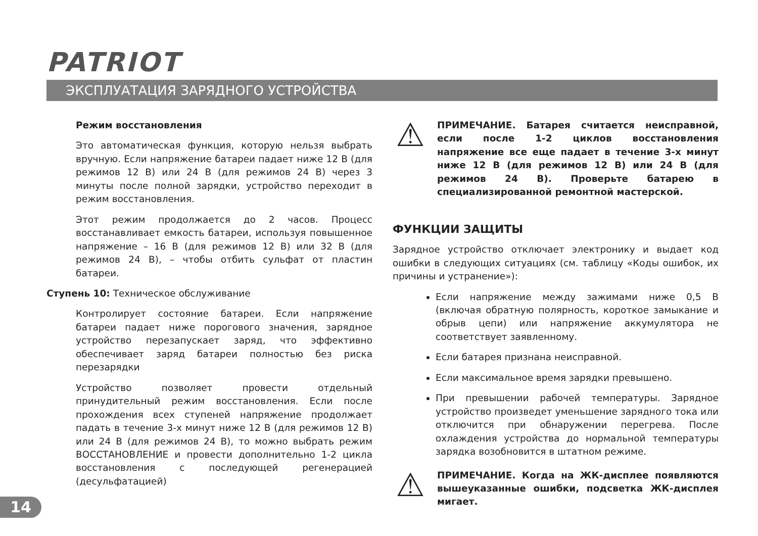PATRIOT
ЭКСПЛУАТАЦИЯ ЗАРЯДНОГО УСТРОЙСТВА
Режим восстановления
Это автоматическая функция, которую нельзя выбрать вручную. Если напряжение батареи падает ниже 12 В (для режимов 12 В) или 24 В (для режимов 24 В) через 3 минуты после полной зарядки, устройство переходит в режим восстановления.
Этот режим продолжается до 2 часов. Процесс восстанавливает емкость батареи, используя повышенное напряжение – 16 В (для режимов 12 В) или 32 В (для режимов 24 В), – чтобы отбить сульфат от пластин батареи.
Ступень 10: Техническое обслуживание
Контролирует состояние батареи. Если напряжение батареи падает ниже порогового значения, зарядное устройство перезапускает заряд, что эффективно обеспечивает заряд батареи полностью без риска перезарядки
Устройство позволяет провести отдельный принудительный режим восстановления. Если после прохождения всех ступеней напряжение продолжает падать в течение 3-х минут ниже 12 В (для режимов 12 В) или 24 В (для режимов 24 В), то можно выбрать режим ВОССТАНОВЛЕНИЕ и провести дополнительно 1-2 цикла восстановления с последующей регенерацией (десульфатацией)
⚠
ПРИМЕЧАНИЕ. Батарея считается неисправной, если после 1-2 циклов восстановления напряжение все еще падает в течение 3-х минут ниже 12 В (для режимов 12 В) или 24 В (для режимов 24 В). Проверьте батарею в специализированной ремонтной мастерской.
ФУНКЦИИ ЗАЩИТЫ
Зарядное устройство отключает электронику и выдает код ошибки в следующих ситуациях (см. таблицу «Коды ошибок, их причины и устранение»):
Если напряжение между зажимами ниже 0,5 В (включая обратную полярность, короткое замыкание и обрыв цепи) или напряжение аккумулятора не соответствует заявленному.
Если батарея признана неисправной.
Если максимальное время зарядки превышено.
При превышении рабочей температуры. Зарядное устройство произведет уменьшение зарядного тока или отключится при обнаружении перегрева. После охлаждения устройства до нормальной температуры зарядка возобновится в штатном режиме.
⚠
ПРИМЕЧАНИЕ. Когда на ЖК-дисплее появляются вышеуказанные ошибки, подсветка ЖК-дисплея мигает.
14